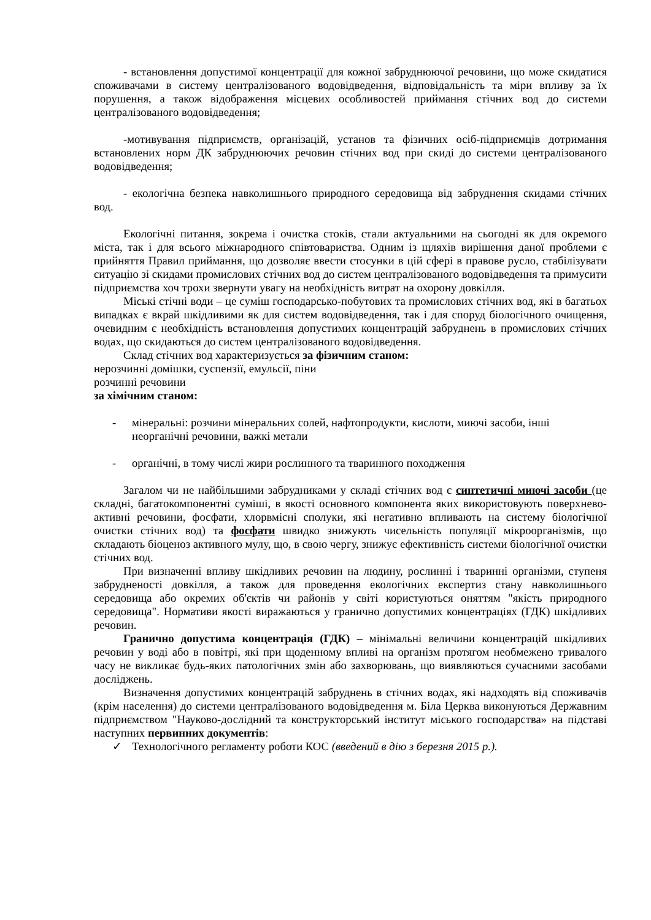- встановлення допустимої концентрації для кожної забруднюючої речовини, що може скидатися споживачами в систему централізованого водовідведення, відповідальність та міри впливу за їх порушення, а також відображення місцевих особливостей приймання стічних вод до системи централізованого водовідведення;
-мотивування підприємств, організацій, установ та фізичних осіб-підприємців дотримання встановлених норм ДК забруднюючих речовин стічних вод при скиді до системи централізованого водовідведення;
- екологічна безпека навколишнього природного середовища від забруднення скидами стічних вод.
Екологічні питання, зокрема і очистка стоків, стали актуальними на сьогодні як для окремого міста, так і для всього міжнародного співтовариства. Одним із щляхів вирішення даної проблеми є прийняття Правил приймання, що дозволяє ввести стосунки в цій сфері в правове русло, стабілізувати ситуацію зі скидами промислових стічних вод до систем централізованого водовідведення та примусити підприємства хоч трохи звернути увагу на необхідність витрат на охорону довкілля.
Міські стічні води – це суміш господарсько-побутових та промислових стічних вод, які в багатьох випадках є вкрай шкідливими як для систем водовідведення, так і для споруд біологічного очищення, очевидним є необхідність встановлення допустимих концентрацій забруднень в промислових стічних водах, що скидаються до систем централізованого водовідведення.
Склад стічних вод характеризується за фізичним станом:
нерозчинні домішки, суспензії, емульсії, піни
розчинні речовини
за хімічним станом:
- мінеральні: розчини мінеральних солей, нафтопродукти, кислоти, миючі засоби, інші неорганічні речовини, важкі метали
- органічні, в тому числі жири рослинного та тваринного походження
Загалом чи не найбільшими забрудниками у складі стічних вод є синтетичні миючі засоби (це складні, багатокомпонентні суміші, в якості основного компонента яких використовують поверхнево-активні речовини, фосфати, хлорвмісні сполуки, які негативно впливають на систему біологічної очистки стічних вод) та фосфати швидко знижують чисельність популяції мікроорганізмів, що складають біоценоз активного мулу, що, в свою чергу, знижує ефективність системи біологічної очистки стічних вод.
При визначенні впливу шкідливих речовин на людину, рослинні і тваринні організми, ступеня забрудненості довкілля, а також для проведення екологічних експертиз стану навколишнього середовища або окремих об'єктів чи районів у світі користуються оняттям "якість природного середовища". Нормативи якості виражаються у гранично допустимих концентраціях (ГДК) шкідливих речовин.
Гранично допустима концентрація (ГДК) – мінімальні величини концентрацій шкідливих речовин у воді або в повітрі, які при щоденному впливі на організм протягом необмежено тривалого часу не викликає будь-яких патологічних змін або захворювань, що виявляються сучасними засобами досліджень.
Визначення допустимих концентрацій забруднень в стічних водах, які надходять від споживачів (крім населення) до системи централізованого водовідведення м. Біла Церква виконуються Державним підприємством "Науково-дослідний та конструкторський інститут міського господарства» на підставі наступних первинних документів:
✓ Технологічного регламенту роботи КОС (введений в дію з березня 2015 р.).